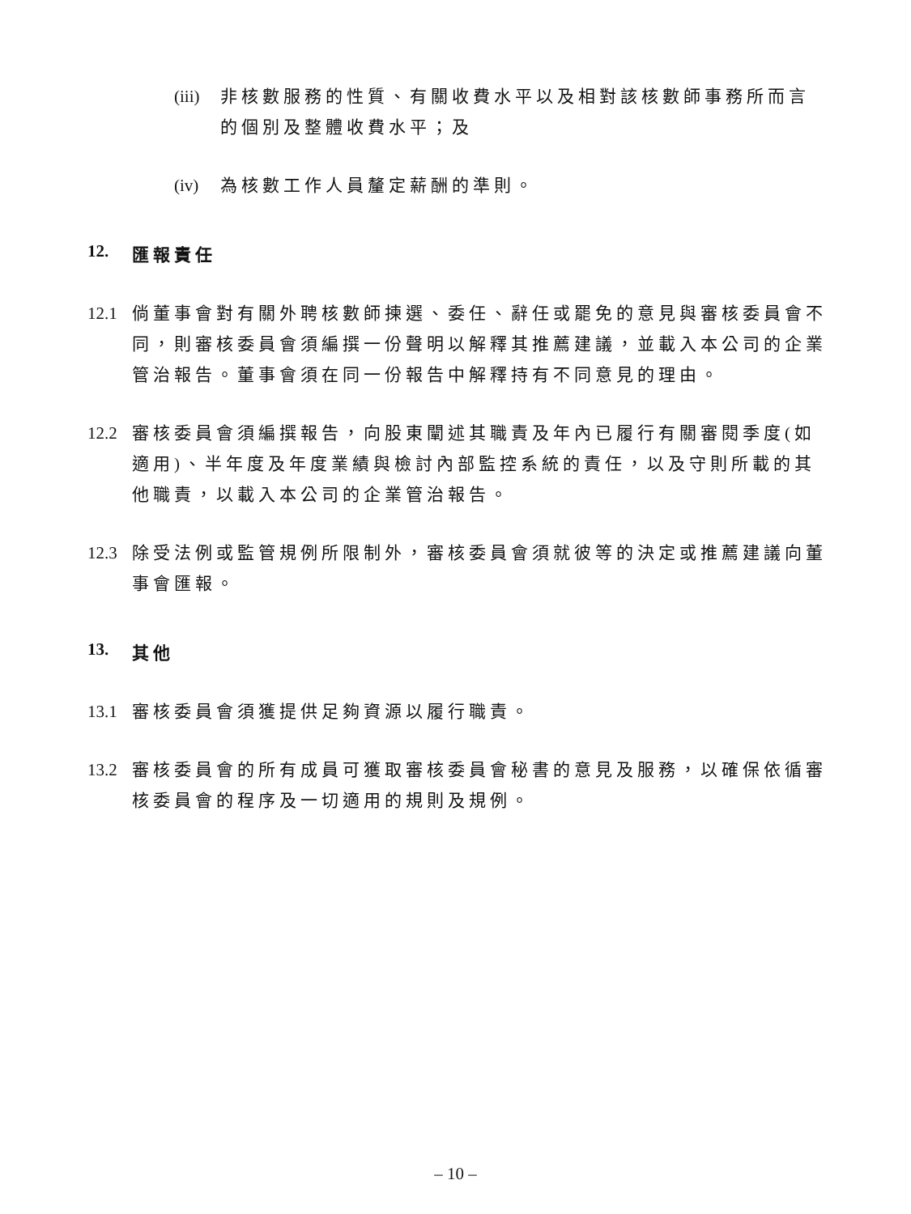(iii) 非核數服務的性質、有關收費水平以及相對該核數師事務所而言的個別及整體收費水平；及
(iv) 為核數工作人員釐定薪酬的準則。
12. 匯報責任
12.1 倘董事會對有關外聘核數師揀選、委任、辭任或罷免的意見與審核委員會不同，則審核委員會須編撰一份聲明以解釋其推薦建議，並載入本公司的企業管治報告。董事會須在同一份報告中解釋持有不同意見的理由。
12.2 審核委員會須編撰報告，向股東闡述其職責及年內已履行有關審閱季度(如適用)、半年度及年度業績與檢討內部監控系統的責任，以及守則所載的其他職責，以載入本公司的企業管治報告。
12.3 除受法例或監管規例所限制外，審核委員會須就彼等的決定或推薦建議向董事會匯報。
13. 其他
13.1 審核委員會須獲提供足夠資源以履行職責。
13.2 審核委員會的所有成員可獲取審核委員會秘書的意見及服務，以確保依循審核委員會的程序及一切適用的規則及規例。
– 10 –